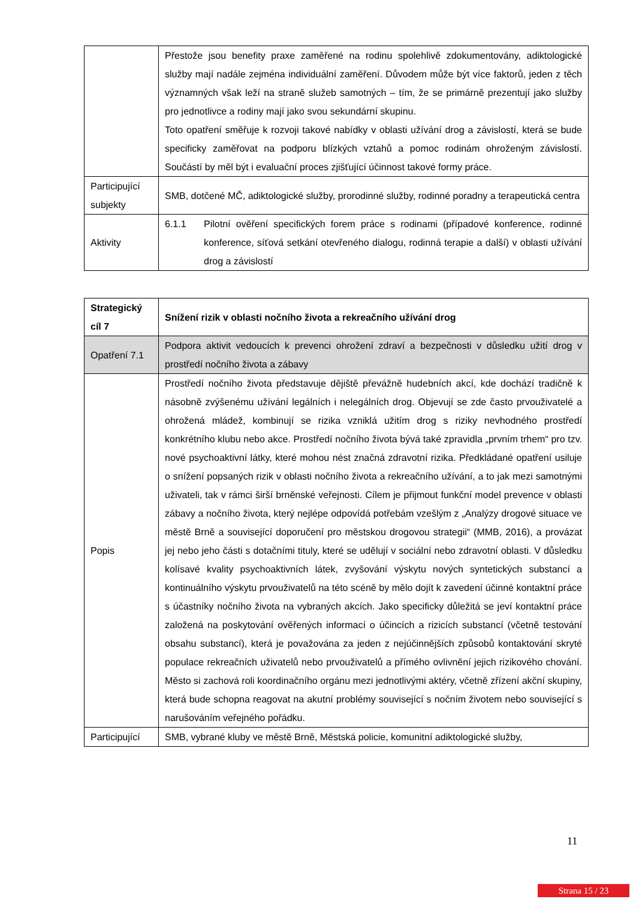| | Přestože jsou benefity praxe zaměřené na rodinu spolehlivě zdokumentovány, adiktologické služby mají nadále zejména individuální zaměření. Důvodem může být více faktorů, jeden z těch významných však leží na straně služeb samotných – tím, že se primárně prezentují jako služby pro jednotlivce a rodiny mají jako svou sekundární skupinu. Toto opatření směřuje k rozvoji takové nabídky v oblasti užívání drog a závislostí, která se bude specificky zaměřovat na podporu blízkých vztahů a pomoc rodinám ohroženým závislostí. Součástí by měl být i evaluační proces zjišťující účinnost takové formy práce. |
| Participující subjekty | SMB, dotčené MČ, adiktologické služby, prorodinné služby, rodinné poradny a terapeutická centra |
| Aktivity | 6.1.1 Pilotní ověření specifických forem práce s rodinami (případové konference, rodinné konference, síťová setkání otevřeného dialogu, rodinná terapie a další) v oblasti užívání drog a závislostí |
| Strategický cíl 7 | Snížení rizik v oblasti nočního života a rekreačního užívání drog |
| Opatření 7.1 | Podpora aktivit vedoucích k prevenci ohrožení zdraví a bezpečnosti v důsledku užití drog v prostředí nočního života a zábavy |
| Popis | Prostředí nočního života představuje dějiště převážně hudebních akcí, kde dochází tradičně k násobně zvýšenému užívání legálních i nelegálních drog. Objevují se zde často prvouživatelé a ohrožená mládež, kombinují se rizika vzniklá užitím drog s riziky nevhodného prostředí konkrétního klubu nebo akce. Prostředí nočního života bývá také zpravidla „prvním trhem“ pro tzv. nové psychoaktivní látky, které mohou nést značná zdravotní rizika. Předkládané opatření usiluje o snížení popsaných rizik v oblasti nočního života a rekreačního užívání, a to jak mezi samotnými uživateli, tak v rámci širší brněnské veřejnosti. Cílem je přijmout funkční model prevence v oblasti zábavy a nočního života, který nejlépe odpovídá potřebám vzešlým z „Analýzy drogové situace ve městě Brně a související doporučení pro městskou drogovou strategii“ (MMB, 2016), a provázat jej nebo jeho části s dotačními tituly, které se udělují v sociální nebo zdravotní oblasti. V důsledku kolísavé kvality psychoaktivních látek, zvyšování výskytu nových syntetických substancí a kontinuálního výskytu prvouživatelů na této scéně by mělo dojít k zavedení účinné kontaktní práce s účastníky nočního života na vybraných akcích. Jako specificky důležitá se jeví kontaktní práce založená na poskytování ověřených informací o účincích a rizicích substancí (včetně testování obsahu substancí), která je považována za jeden z nejúčinnějších způsobů kontaktování skryté populace rekreačních uživatelů nebo prvouživatelů a přímého ovlivnění jejich rizikového chování. Město si zachová roli koordinačního orgánu mezi jednotlivými aktéry, včetně zřízení akční skupiny, která bude schopna reagovat na akutní problémy související s nočním životem nebo související s narušováním veřejného pořádku. |
| Participující | SMB, vybrané kluby ve městě Brně, Městská policie, komunitní adiktologické služby, |
11
Strana 15 / 23